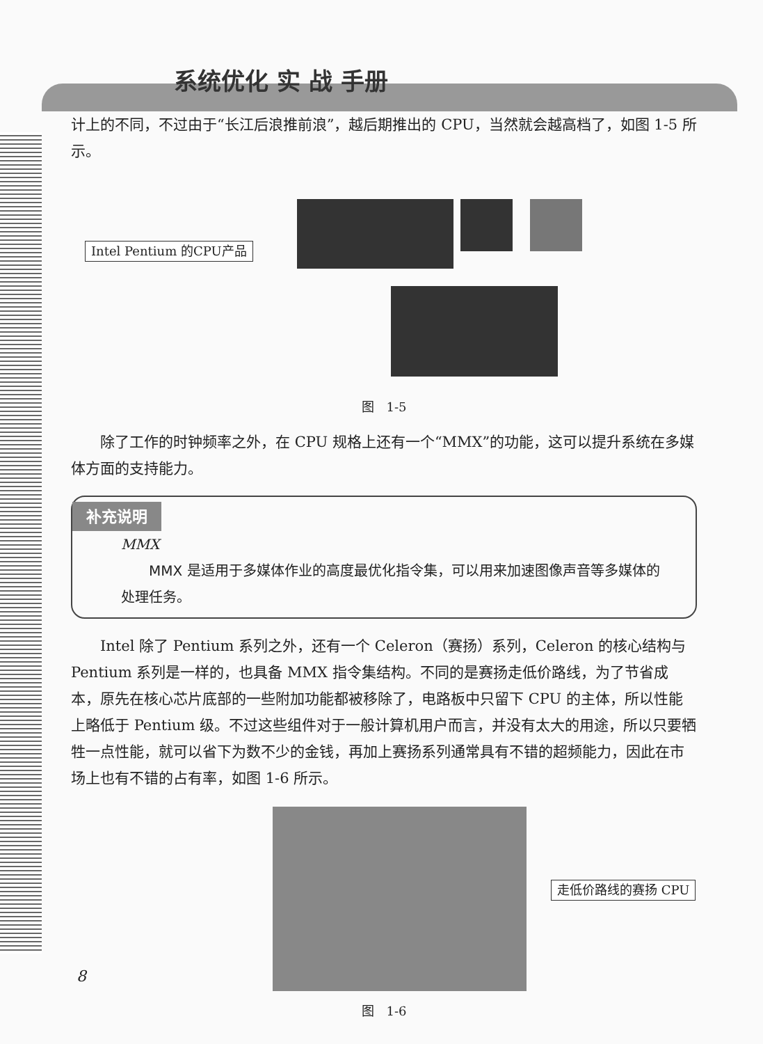系统优化 实 战 手册
计上的不同，不过由于“长江后浪推前浪”，越后期推出的 CPU，当然就会越高档了，如图 1-5 所示。
Intel Pentium 的CPU产品
图　1-5
除了工作的时钟频率之外，在 CPU 规格上还有一个“MMX”的功能，这可以提升系统在多媒体方面的支持能力。
补充说明
MMX
MMX 是适用于多媒体作业的高度最优化指令集，可以用来加速图像声音等多媒体的处理任务。
Intel 除了 Pentium 系列之外，还有一个 Celeron（赛扬）系列，Celeron 的核心结构与 Pentium 系列是一样的，也具备 MMX 指令集结构。不同的是赛扬走低价路线，为了节省成本，原先在核心芯片底部的一些附加功能都被移除了，电路板中只留下 CPU 的主体，所以性能上略低于 Pentium 级。不过这些组件对于一般计算机用户而言，并没有太大的用途，所以只要牺牲一点性能，就可以省下为数不少的金钱，再加上赛扬系列通常具有不错的超频能力，因此在市场上也有不错的占有率，如图 1-6 所示。
走低价路线的赛扬 CPU
图　1-6
8